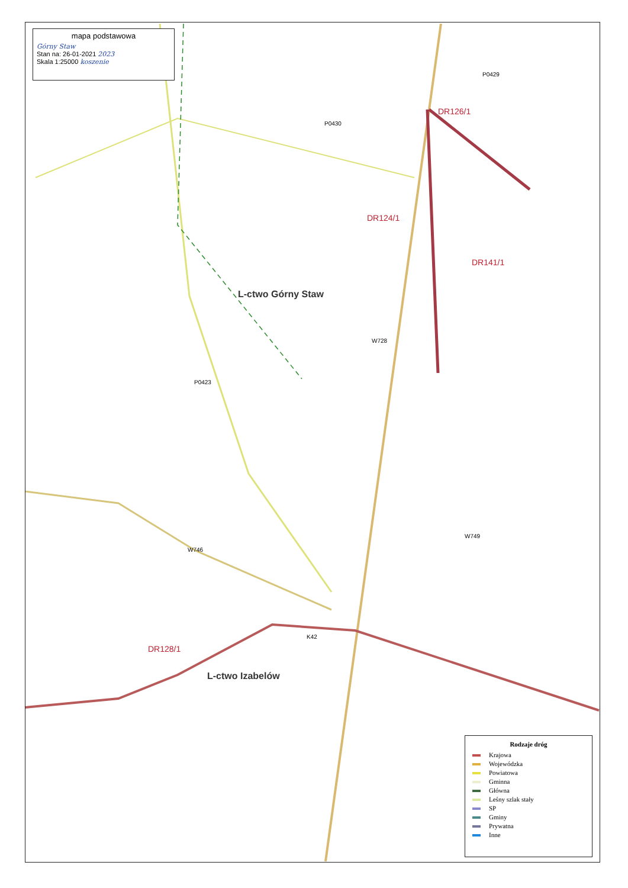mapa podstawowa
Górny Staw
Stan na: 26-01-2021 2023
Skala 1:25000 koszenie
L-ctwo Górny Staw
L-ctwo Izabelów
DR126/1
DR124/1
DR141/1
DR128/1
P0429
P0430
W728
P0423
K42
W746
W749
Rodzaje dróg
Krajowa
Wojewódzka
Powiatowa
Gminna
Główna
Leśny szlak stały
SP
Gminy
Prywatna
Inne